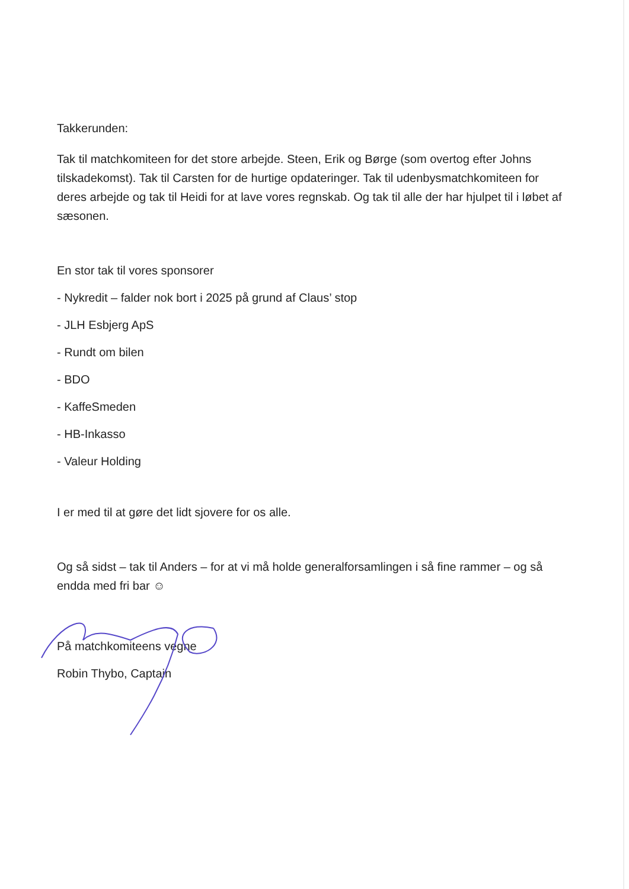Takkerunden:
Tak til matchkomiteen for det store arbejde. Steen, Erik og Børge (som overtog efter Johns tilskadekomst). Tak til Carsten for de hurtige opdateringer. Tak til udenbysmatchkomiteen for deres arbejde og tak til Heidi for at lave vores regnskab. Og tak til alle der har hjulpet til i løbet af sæsonen.
En stor tak til vores sponsorer
- Nykredit – falder nok bort i 2025 på grund af Claus’ stop
- JLH Esbjerg ApS
- Rundt om bilen
- BDO
- KaffeSmeden
- HB-Inkasso
- Valeur Holding
I er med til at gøre det lidt sjovere for os alle.
Og så sidst – tak til Anders – for at vi må holde generalforsamlingen i så fine rammer – og så endda med fri bar ☺
På matchkomiteens vegne
Robin Thybo, Captain